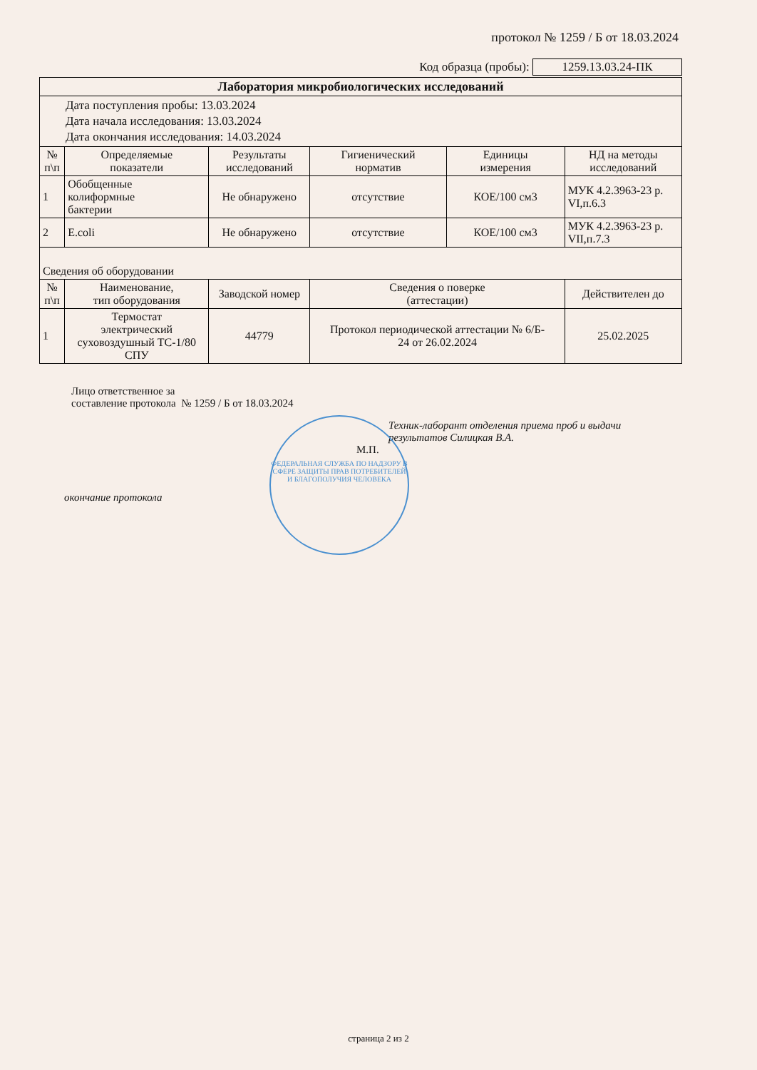протокол № 1259 / Б от 18.03.2024
Код образца (пробы): 1259.13.03.24-ПК
| Лаборатория микробиологических исследований | | | | | |
| --- | --- | --- | --- | --- | --- |
| Дата поступления пробы: 13.03.2024 Дата начала исследования: 13.03.2024 Дата окончания исследования: 14.03.2024 | | | | | |
| № п\п | Определяемые показатели | Результаты исследований | Гигиенический норматив | Единицы измерения | НД на методы исследований |
| 1 | Обобщенные колиформные бактерии | Не обнаружено | отсутствие | КОЕ/100 см3 | МУК 4.2.3963-23 р. VI,п.6.3 |
| 2 | E.coli | Не обнаружено | отсутствие | КОЕ/100 см3 | МУК 4.2.3963-23 р. VII,п.7.3 |
| Сведения об оборудовании | | | | | |
| № п\п | Наименование, тип оборудования | Заводской номер | Сведения о поверке (аттестации) | | Действителен до |
| 1 | Термостат электрический суховоздушный ТС-1/80 СПУ | 44779 | Протокол периодической аттестации № 6/Б- 24 от 26.02.2024 | | 25.02.2025 |
Лицо ответственное за
составление протокола № 1259 / Б от 18.03.2024
Техник-лаборант отделения приема проб и выдачи
результатов Силицкая В.А.
М.П.
окончание протокола
ФЕДЕРАЛЬНАЯ СЛУЖБА ПО НАДЗОРУ В СФЕРЕ ЗАЩИТЫ ПРАВ ПОТРЕБИТЕЛЕЙ И БЛАГОПОЛУЧИЯ ЧЕЛОВЕКА
страница 2 из 2